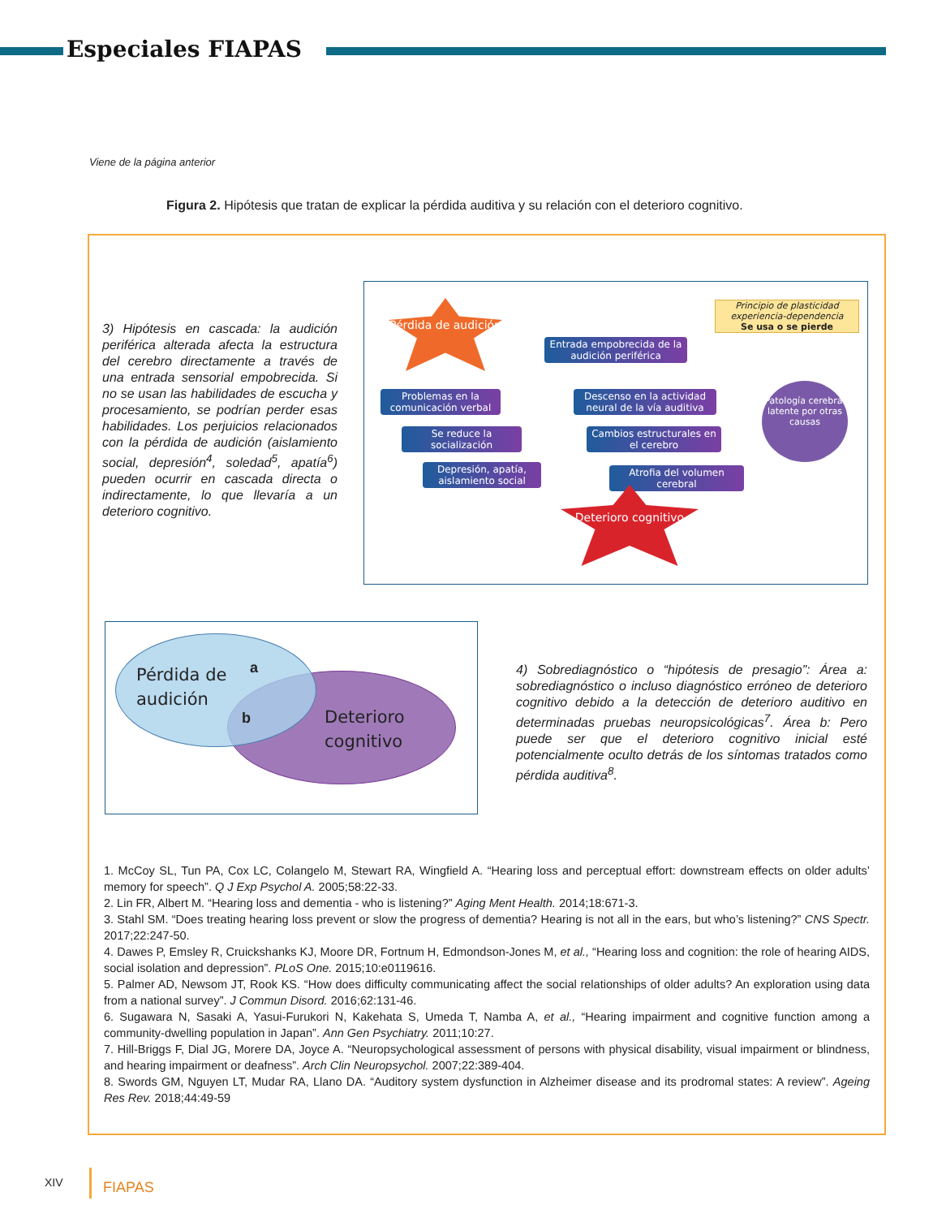Especiales FIAPAS
Viene de la página anterior
Figura 2. Hipótesis que tratan de explicar la pérdida auditiva y su relación con el deterioro cognitivo.
3) Hipótesis en cascada: la audición periférica alterada afecta la estructura del cerebro directamente a través de una entrada sensorial empobrecida. Si no se usan las habilidades de escucha y procesamiento, se podrían perder esas habilidades. Los perjuicios relacionados con la pérdida de audición (aislamiento social, depresión<sup>4</sup>, soledad<sup>5</sup>, apatía<sup>6</sup>) pueden ocurrir en cascada directa o indirectamente, lo que llevaría a un deterioro cognitivo.
Pérdida de audición
Principio de plasticidad experiencia-dependencia
Se usa o se pierde
Entrada empobrecida de la audición periférica
Problemas en la comunicación verbal
Descenso en la actividad neural de la vía auditiva
Patología cerebral latente por otras causas
Se reduce la socialización
Cambios estructurales en el cerebro
Depresión, apatía, aislamiento social
Atrofia del volumen cerebral
Deterioro cognitivo
Pérdida de
audición
Deterioro
cognitivo
a
b
4) Sobrediagnóstico o “hipótesis de presagio”: Área a: sobrediagnóstico o incluso diagnóstico erróneo de deterioro cognitivo debido a la detección de deterioro auditivo en determinadas pruebas neuropsicológicas<sup>7</sup>. Área b: Pero puede ser que el deterioro cognitivo inicial esté potencialmente oculto detrás de los síntomas tratados como pérdida auditiva<sup>8</sup>.
1. McCoy SL, Tun PA, Cox LC, Colangelo M, Stewart RA, Wingfield A. “Hearing loss and perceptual effort: downstream effects on older adults’ memory for speech”. Q J Exp Psychol A. 2005;58:22-33.
2. Lin FR, Albert M. “Hearing loss and dementia - who is listening?” Aging Ment Health. 2014;18:671-3.
3. Stahl SM. “Does treating hearing loss prevent or slow the progress of dementia? Hearing is not all in the ears, but who’s listening?” CNS Spectr. 2017;22:247-50.
4. Dawes P, Emsley R, Cruickshanks KJ, Moore DR, Fortnum H, Edmondson-Jones M, et al., “Hearing loss and cognition: the role of hearing AIDS, social isolation and depression”. PLoS One. 2015;10:e0119616.
5. Palmer AD, Newsom JT, Rook KS. “How does difficulty communicating affect the social relationships of older adults? An exploration using data from a national survey”. J Commun Disord. 2016;62:131-46.
6. Sugawara N, Sasaki A, Yasui-Furukori N, Kakehata S, Umeda T, Namba A, et al., “Hearing impairment and cognitive function among a community-dwelling population in Japan”. Ann Gen Psychiatry. 2011;10:27.
7. Hill-Briggs F, Dial JG, Morere DA, Joyce A. “Neuropsychological assessment of persons with physical disability, visual impairment or blindness, and hearing impairment or deafness”. Arch Clin Neuropsychol. 2007;22:389-404.
8. Swords GM, Nguyen LT, Mudar RA, Llano DA. “Auditory system dysfunction in Alzheimer disease and its prodromal states: A review”. Ageing Res Rev. 2018;44:49-59
XIV FIAPAS